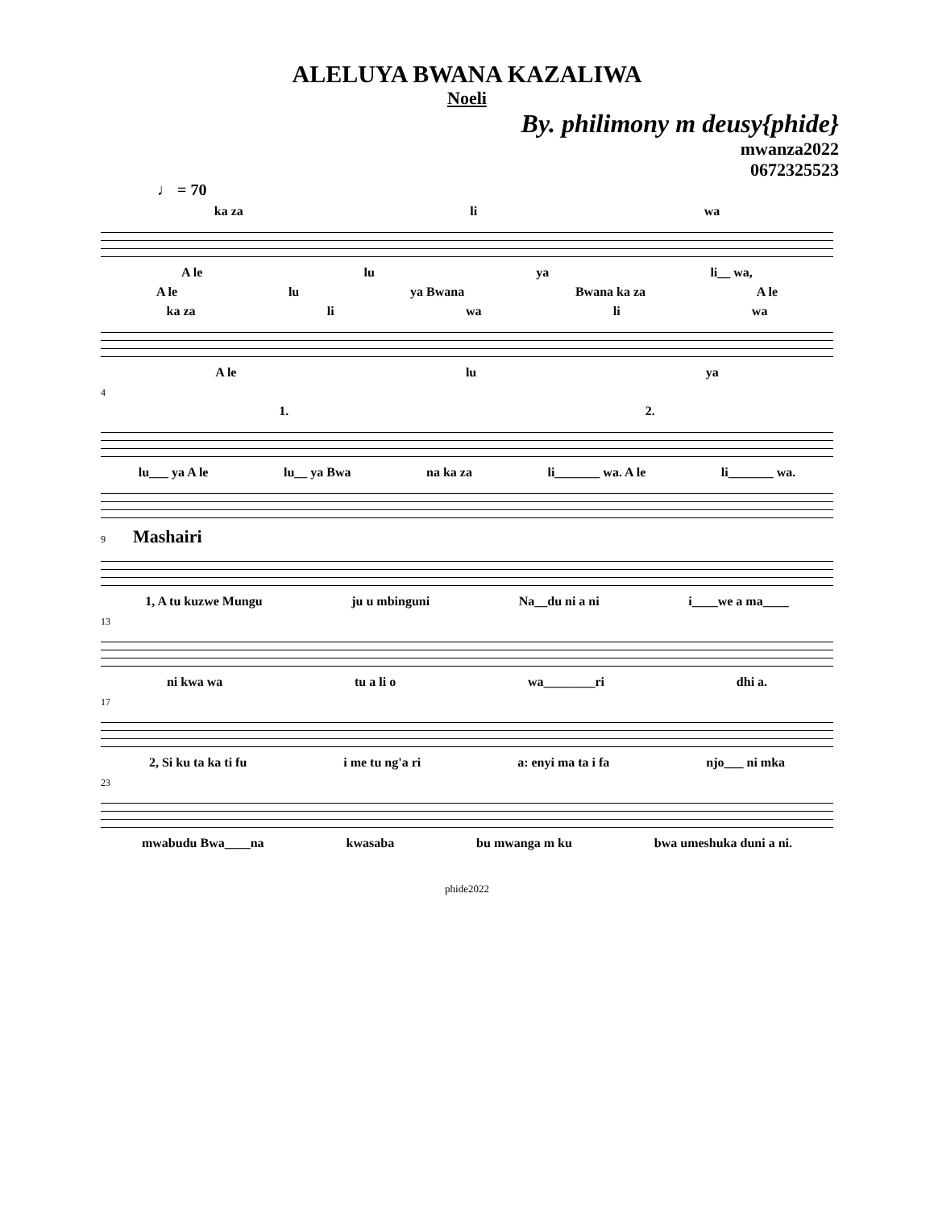ALELUYA BWANA KAZALIWA
Noeli
By. philimony m deusy{phide}
mwanza2022
0672325523
♩ = 70
ka za li wa
A le lu ya li__ wa,
A le lu ya Bwana Bwana ka za A le
ka za li wa li wa
A le lu ya
4
1. 2.
lu___ ya A le lu__ ya Bwa na ka za li_______ wa. A le li_______ wa.
9 Mashairi
1, A tu kuzwe Mungu ju u mbinguni Na__du ni a ni i____we a ma____
13
ni kwa wa tu a li o wa________ri dhi a.
17
2, Si ku ta ka ti fu i me tu ng'a ri a: enyi ma ta i fa njo___ ni mka
23
mwabudu Bwa____na kwasaba bu mwanga m ku bwa umeshuka duni a ni.
phide2022